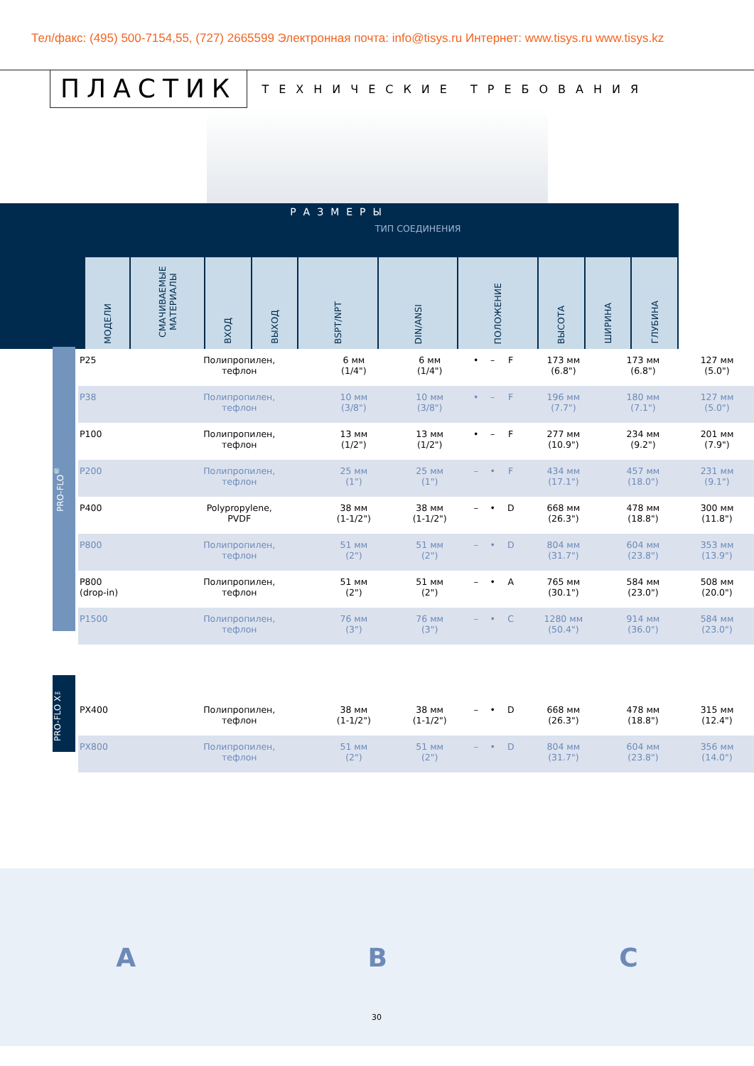Тел/факс: (495) 500-7154,55, (727) 2665599 Электронная почта: info@tisys.ru Интернет: www.tisys.ru www.tisys.kz
ПЛАСТИК ТЕХНИЧЕСКИЕ ТРЕБОВАНИЯ
РАЗМЕРЫ
| | | | | ТИП СОЕДИНЕНИЯ | | | | | |
| МОДЕЛИ | СМАЧИВАЕМЫЕ МАТЕРИАЛЫ | ВХОД | ВЫХОД | BSPT/NPT | DIN/ANSI | ПОЛОЖЕНИЕ | ВЫСОТА | ШИРИНА | ГЛУБИНА |
PRO-FLO<sup>®</sup>
PRO-FLO X™
| P25 | Полипропилен, тефлон | 6 мм (1/4") | 6 мм (1/4") | • | – | F | 173 мм (6.8") | 173 мм (6.8") | 127 мм (5.0") |
| P38 | Полипропилен, тефлон | 10 мм (3/8") | 10 мм (3/8") | • | – | F | 196 мм (7.7") | 180 мм (7.1") | 127 мм (5.0") |
| P100 | Полипропилен, тефлон | 13 мм (1/2") | 13 мм (1/2") | • | – | F | 277 мм (10.9") | 234 мм (9.2") | 201 мм (7.9") |
| P200 | Полипропилен, тефлон | 25 мм (1") | 25 мм (1") | – | • | F | 434 мм (17.1") | 457 мм (18.0") | 231 мм (9.1") |
| P400 | Polypropylene, PVDF | 38 мм (1-1/2") | 38 мм (1-1/2") | – | • | D | 668 мм (26.3") | 478 мм (18.8") | 300 мм (11.8") |
| P800 | Полипропилен, тефлон | 51 мм (2") | 51 мм (2") | – | • | D | 804 мм (31.7") | 604 мм (23.8") | 353 мм (13.9") |
| P800 (drop-in) | Полипропилен, тефлон | 51 мм (2") | 51 мм (2") | – | • | A | 765 мм (30.1") | 584 мм (23.0") | 508 мм (20.0") |
| P1500 | Полипропилен, тефлон | 76 мм (3") | 76 мм (3") | – | • | C | 1280 мм (50.4") | 914 мм (36.0") | 584 мм (23.0") |
| PX400 | Полипропилен, тефлон | 38 мм (1-1/2") | 38 мм (1-1/2") | – | • | D | 668 мм (26.3") | 478 мм (18.8") | 315 мм (12.4") |
| PX800 | Полипропилен, тефлон | 51 мм (2") | 51 мм (2") | – | • | D | 804 мм (31.7") | 604 мм (23.8") | 356 мм (14.0") |
A B C
30